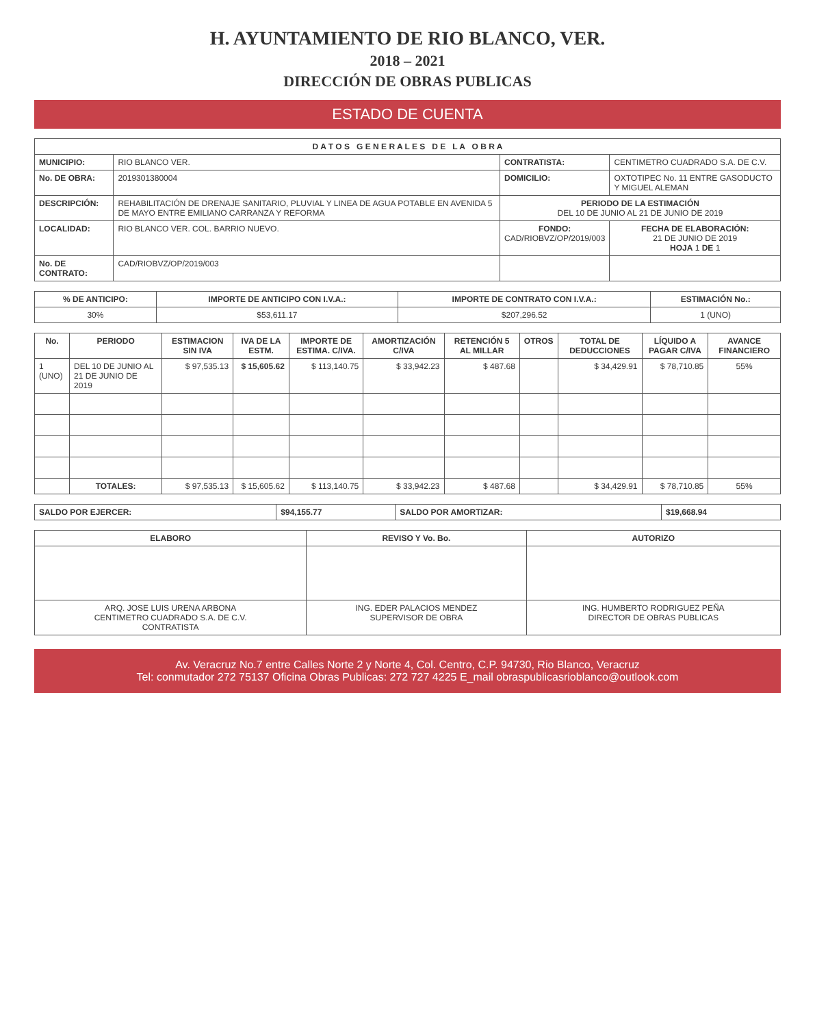H. AYUNTAMIENTO DE RIO BLANCO, VER.
2018 – 2021
DIRECCIÓN DE OBRAS PUBLICAS
ESTADO DE CUENTA
| D A T O S G E N E R A L E S D E L A O B R A | | | |
| --- | --- | --- | --- |
| MUNICIPIO: | RIO BLANCO VER. | CONTRATISTA: | CENTIMETRO CUADRADO S.A. DE C.V. |
| No. DE OBRA: | 2019301380004 | DOMICILIO: | OXTOTIPEC No. 11 ENTRE GASODUCTO Y MIGUEL ALEMAN |
| DESCRIPCIÓN: | REHABILITACIÓN DE DRENAJE SANITARIO, PLUVIAL Y LINEA DE AGUA POTABLE EN AVENIDA 5 DE MAYO ENTRE EMILIANO CARRANZA Y REFORMA | PERIODO DE LA ESTIMACIÓN DEL 10 DE JUNIO AL 21 DE JUNIO DE 2019 | |
| LOCALIDAD: | RIO BLANCO VER. COL. BARRIO NUEVO. | FONDO: CAD/RIOBVZ/OP/2019/003 | FECHA DE ELABORACIÓN: 21 DE JUNIO DE 2019 HOJA 1 DE 1 |
| No. DE CONTRATO: | CAD/RIOBVZ/OP/2019/003 | | |
| % DE ANTICIPO: | IMPORTE DE ANTICIPO CON I.V.A.: | IMPORTE DE CONTRATO CON I.V.A.: | ESTIMACIÓN No.: |
| --- | --- | --- | --- |
| 30% | $53,611.17 | $207,296.52 | 1 (UNO) |
| No. | PERIODO | ESTIMACION SIN IVA | IVA DE LA ESTM. | IMPORTE DE ESTIMA. C/IVA. | AMORTIZACIÓN C/IVA | RETENCIÓN 5 AL MILLAR | OTROS | TOTAL DE DEDUCCIONES | LÍQUIDO A PAGAR C/IVA | AVANCE FINANCIERO |
| --- | --- | --- | --- | --- | --- | --- | --- | --- | --- | --- |
| 1 (UNO) | DEL 10 DE JUNIO AL 21 DE JUNIO DE 2019 | $ 97,535.13 | $ 15,605.62 | $ 113,140.75 | $ 33,942.23 | $ 487.68 | | $ 34,429.91 | $ 78,710.85 | 55% |
| | TOTALES: | $ 97,535.13 | $ 15,605.62 | $ 113,140.75 | $ 33,942.23 | $ 487.68 | | $ 34,429.91 | $ 78,710.85 | 55% |
| SALDO POR EJERCER: | $94,155.77 | SALDO POR AMORTIZAR: | $19,668.94 |
| ELABORO | REVISO Y Vo. Bo. | AUTORIZO |
| --- | --- | --- |
| ARQ. JOSE LUIS URENA ARBONA CENTIMETRO CUADRADO S.A. DE C.V. CONTRATISTA | ING. EDER PALACIOS MENDEZ SUPERVISOR DE OBRA | ING. HUMBERTO RODRIGUEZ PEÑA DIRECTOR DE OBRAS PUBLICAS |
Av. Veracruz No.7 entre Calles Norte 2 y Norte 4, Col. Centro, C.P. 94730, Rio Blanco, Veracruz
Tel: conmutador 272 75137 Oficina Obras Publicas: 272 727 4225 E_mail obraspublicasrioblanco@outlook.com